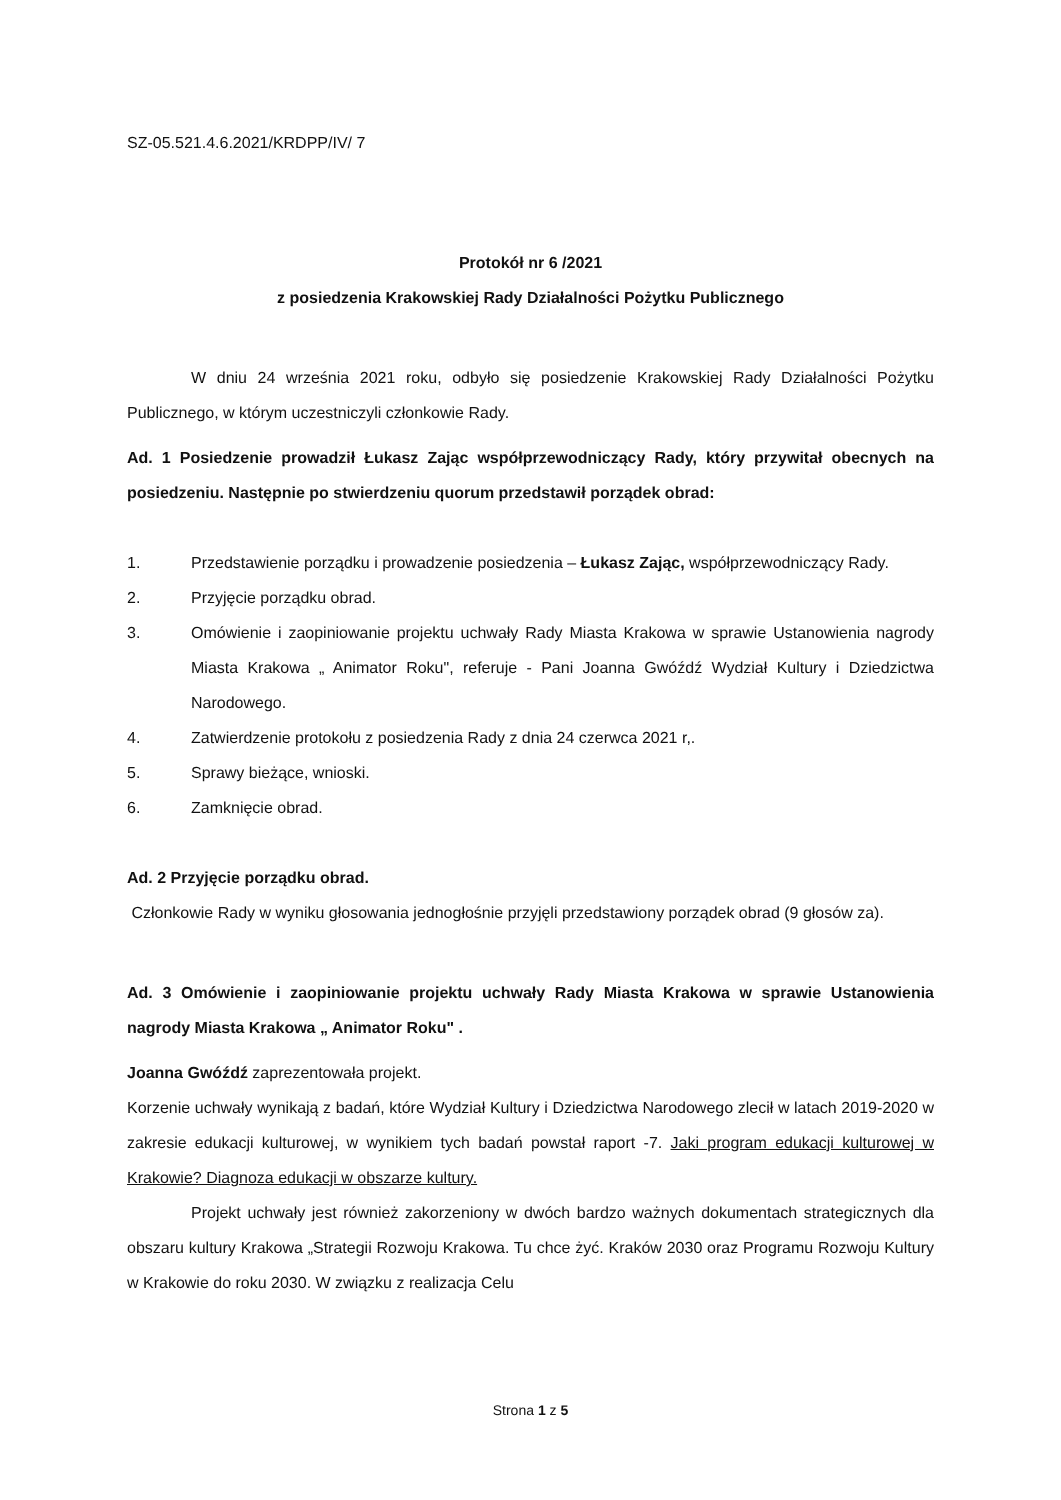SZ-05.521.4.6.2021/KRDPP/IV/ 7
Protokół nr 6 /2021
z posiedzenia Krakowskiej Rady Działalności Pożytku Publicznego
W dniu 24 września 2021 roku, odbyło się posiedzenie Krakowskiej Rady Działalności Pożytku Publicznego, w którym uczestniczyli członkowie Rady.
Ad. 1 Posiedzenie prowadził Łukasz Zając współprzewodniczący Rady, który przywitał obecnych na posiedzeniu. Następnie po stwierdzeniu quorum przedstawił porządek obrad:
1. Przedstawienie porządku i prowadzenie posiedzenia – Łukasz Zając, współprzewodniczący Rady.
2. Przyjęcie porządku obrad.
3. Omówienie i zaopiniowanie projektu uchwały Rady Miasta Krakowa w sprawie Ustanowienia nagrody Miasta Krakowa „ Animator Roku", referuje - Pani Joanna Gwóźdź Wydział Kultury i Dziedzictwa Narodowego.
4. Zatwierdzenie protokołu z posiedzenia Rady z dnia 24 czerwca 2021 r,.
5. Sprawy bieżące, wnioski.
6. Zamknięcie obrad.
Ad. 2 Przyjęcie porządku obrad.
Członkowie Rady w wyniku głosowania jednogłośnie przyjęli przedstawiony porządek obrad (9 głosów za).
Ad. 3 Omówienie i zaopiniowanie projektu uchwały Rady Miasta Krakowa w sprawie Ustanowienia nagrody Miasta Krakowa „ Animator Roku" .
Joanna Gwóźdź zaprezentowała projekt.
Korzenie uchwały wynikają z badań, które Wydział Kultury i Dziedzictwa Narodowego zlecił w latach 2019-2020 w zakresie edukacji kulturowej, w wynikiem tych badań powstał raport -7. Jaki program edukacji kulturowej w Krakowie? Diagnoza edukacji w obszarze kultury.
Projekt uchwały jest również zakorzeniony w dwóch bardzo ważnych dokumentach strategicznych dla obszaru kultury Krakowa „Strategii Rozwoju Krakowa. Tu chce żyć. Kraków 2030 oraz Programu Rozwoju Kultury w Krakowie do roku 2030. W związku z realizacja Celu
Strona 1 z 5